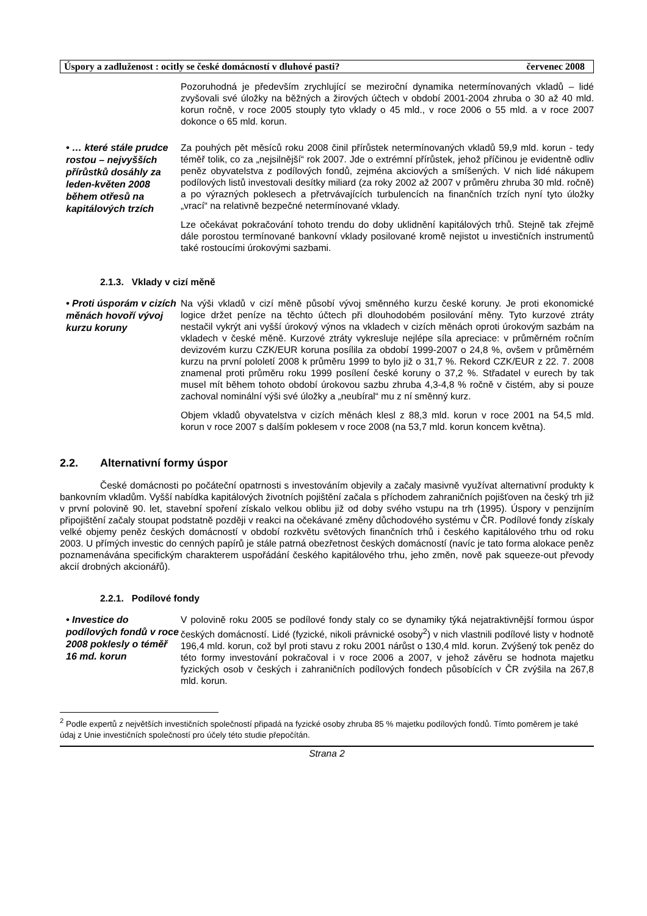Úspory a zadluženost : ocitly se české domácností v dluhové pasti? červenec 2008
Pozoruhodná je především zrychlující se meziroční dynamika netermínovaných vkladů – lidé zvyšovali své úložky na běžných a žirových účtech v období 2001-2004 zhruba o 30 až 40 mld. korun ročně, v roce 2005 stouply tyto vklady o 45 mld., v roce 2006 o 55 mld. a v roce 2007 dokonce o 65 mld. korun.
• … které stále prudce rostou – nejvyšších přírůstků dosáhly za leden-květen 2008 během otřesů na kapitálových trzích
Za pouhých pět měsíců roku 2008 činil přírůstek netermínovaných vkladů 59,9 mld. korun - tedy téměř tolik, co za „nejsilnější“ rok 2007. Jde o extrémní přírůstek, jehož příčinou je evidentně odliv peněz obyvatelstva z podílových fondů, zejména akciových a smíšených. V nich lidé nákupem podílových listů investovali desítky miliard (za roky 2002 až 2007 v průměru zhruba 30 mld. ročně) a po výrazných poklesech a přetrvávajících turbulencích na finančních trzích nyní tyto úložky „vrací“ na relativně bezpečné netermínované vklady.
Lze očekávat pokračování tohoto trendu do doby uklidnění kapitálových trhů. Stejně tak zřejmě dále porostou termínované bankovní vklady posilované kromě nejistot u investičních instrumentů také rostoucími úrokovými sazbami.
2.1.3. Vklady v cizí měně
• Proti úsporám v cizích měnách hovoří vývoj kurzu koruny
Na výši vkladů v cizí měně působí vývoj směnného kurzu české koruny. Je proti ekonomické logice držet peníze na těchto účtech při dlouhodobém posilování měny. Tyto kurzové ztráty nestačil vykrýt ani vyšší úrokový výnos na vkladech v cizích měnách oproti úrokovým sazbám na vkladech v české měně. Kurzové ztráty vykresluje nejlépe síla apreciace: v průměrném ročním devizovém kurzu CZK/EUR koruna posílila za období 1999-2007 o 24,8 %, ovšem v průměrném kurzu na první pololetí 2008 k průměru 1999 to bylo již o 31,7 %. Rekord CZK/EUR z 22. 7. 2008 znamenal proti průměru roku 1999 posílení české koruny o 37,2 %. Střadatel v eurech by tak musel mít během tohoto období úrokovou sazbu zhruba 4,3-4,8 % ročně v čistém, aby si pouze zachoval nominální výši své úložky a „neubíral“ mu z ní směnný kurz.
Objem vkladů obyvatelstva v cizích měnách klesl z 88,3 mld. korun v roce 2001 na 54,5 mld. korun v roce 2007 s dalším poklesem v roce 2008 (na 53,7 mld. korun koncem května).
2.2. Alternativní formy úspor
České domácnosti po počáteční opatrnosti s investováním objevily a začaly masivně využívat alternativní produkty k bankovním vkladům. Vyšší nabídka kapitálových životních pojištění začala s příchodem zahraničních pojišťoven na český trh již v první polovině 90. let, stavební spoření získalo velkou oblibu již od doby svého vstupu na trh (1995). Úspory v penzijním připojištění začaly stoupat podstatně později v reakci na očekávané změny důchodového systému v ČR. Podílové fondy získaly velké objemy peněz českých domácností v období rozkvětu světových finančních trhů i českého kapitálového trhu od roku 2003. U přímých investic do cenných papírů je stále patrná obezřetnost českých domácností (navíc je tato forma alokace peněz poznamenávána specifickým charakterem uspořádání českého kapitálového trhu, jeho změn, nově pak squeeze-out převody akcií drobných akcionářů).
2.2.1. Podílové fondy
• Investice do podílových fondů v roce 2008 poklesly o téměř 16 md. korun
V polovině roku 2005 se podílové fondy staly co se dynamiky týká nejatraktivnější formou úspor českých domácností. Lidé (fyzické, nikoli právnické osoby<sup>2</sup>) v nich vlastnili podílové listy v hodnotě 196,4 mld. korun, což byl proti stavu z roku 2001 nárůst o 130,4 mld. korun. Zvýšený tok peněz do této formy investování pokračoval i v roce 2006 a 2007, v jehož závěru se hodnota majetku fyzických osob v českých i zahraničních podílových fondech působících v ČR zvýšila na 267,8 mld. korun.
<sup>2</sup> Podle expertů z největších investičních společností připadá na fyzické osoby zhruba 85 % majetku podílových fondů. Tímto poměrem je také údaj z Unie investičních společností pro účely této studie přepočítán.
Strana 2